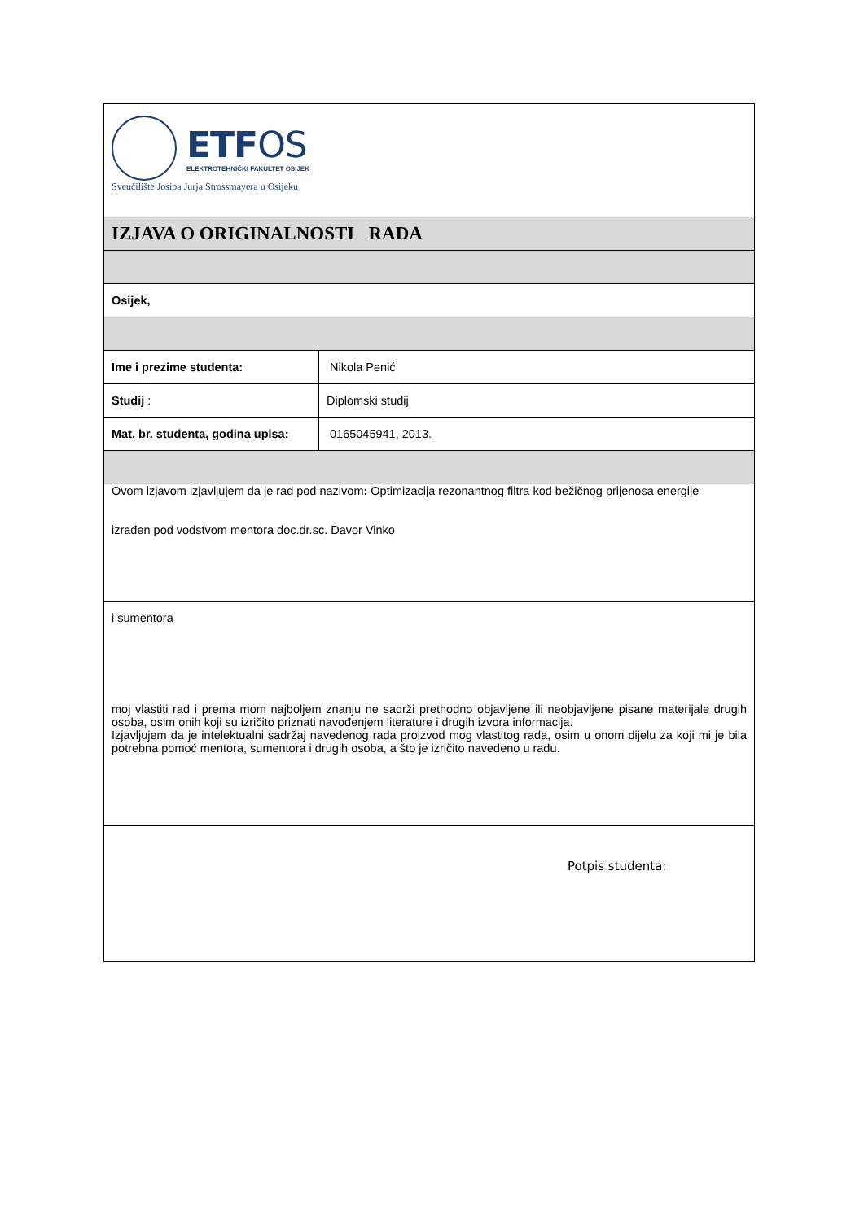| ETF OS ELEKTROTEHNIČKI FAKULTET OSIJEK Sveučilište Josipa Jurja Strossmayera u Osijeku | |
| IZJAVA O ORIGINALNOSTI RADA | |
| Osijek, | |
| Ime i prezime studenta: | Nikola Penić |
| Studij : | Diplomski studij |
| Mat. br. studenta, godina upisa: | 0165045941, 2013. |
| Ovom izjavom izjavljujem da je rad pod nazivom : Optimizacija rezonantnog filtra kod bežičnog prijenosa energije izrađen pod vodstvom mentora doc.dr.sc. Davor Vinko | |
| i sumentora moj vlastiti rad i prema mom najboljem znanju ne sadrži prethodno objavljene ili neobjavljene pisane materijale drugih osoba, osim onih koji su izričito priznati navođenjem literature i drugih izvora informacija. Izjavljujem da je intelektualni sadržaj navedenog rada proizvod mog vlastitog rada, osim u onom dijelu za koji mi je bila potrebna pomoć mentora, sumentora i drugih osoba, a što je izričito navedeno u radu. | |
| Potpis studenta: | |